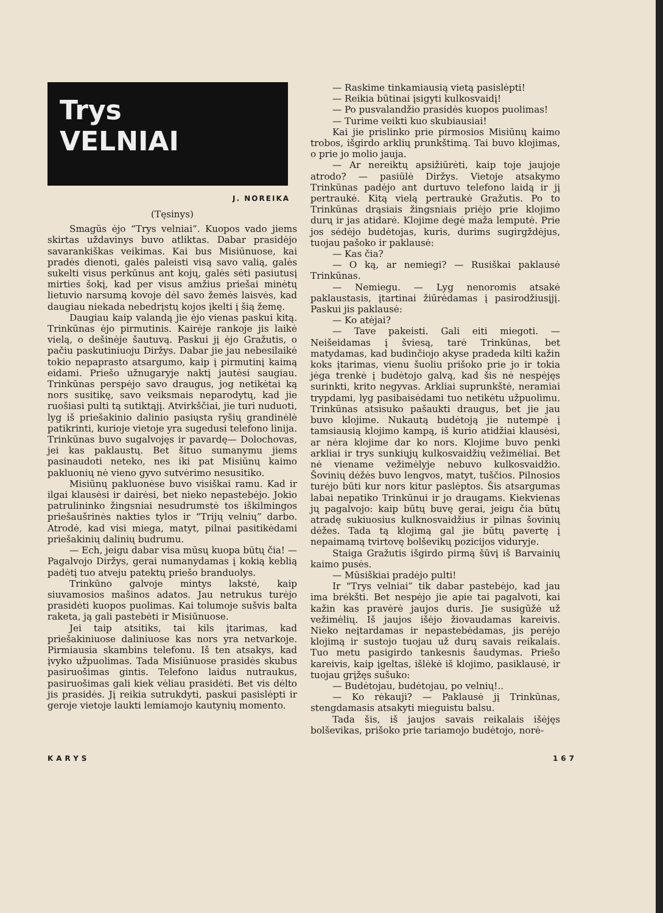Trys
VELNIAI
J. NOREIKA
(Tęsinys)
Smagūs ėjo “Trys velniai”. Kuopos vado jiems skirtas uždavinys buvo atliktas. Dabar prasidėjo savarankiškas veikimas. Kai bus Misiūnuose, kai pradės dienoti, galės paleisti visą savo valią, galės sukelti visus perkūnus ant kojų, galės sėti pasiutusį mirties šokį, kad per visus amžius priešai minėtų lietuvio narsumą kovoje dėl savo žemės laisvės, kad daugiau niekada nebedrįstų kojos įkelti į šią žemę.
Daugiau kaip valandą jie ėjo vienas paskui kitą. Trinkūnas ėjo pirmutinis. Kairėje rankoje jis laikė vielą, o dešinėje šautuvą. Paskui jį ėjo Gražutis, o pačiu paskutiniuoju Diržys. Dabar jie jau nebesilaikė tokio nepaprasto atsargumo, kaip į pirmutinį kaimą eidami. Priešo užnugaryje naktį jautėsi saugiau. Trinkūnas perspėjo savo draugus, jog netikėtai ką nors susitikę, savo veiksmais neparodytų, kad jie ruošiasi pulti tą sutiktąjį. Atvirkščiai, jie turi nuduoti, lyg iš priešakinio dalinio pasiųsta ryšių grandinėlė patikrinti, kurioje vietoje yra sugedusi telefono linija. Trinkūnas buvo sugalvojęs ir pavardę— Dolochovas, jei kas paklaustų. Bet šituo sumanymu jiems pasinaudoti neteko, nes iki pat Misiūnų kaimo pakluonių nė vieno gyvo sutvėrimo nesusitiko.
Misiūnų pakluonėse buvo visiškai ramu. Kad ir ilgai klausėsi ir dairėsi, bet nieko nepastebėjo. Jokio patrulininko žingsniai nesudrumstė tos iškilmingos priešaušrinės nakties tylos ir “Trijų velnių” darbo. Atrodė, kad visi miega, matyt, pilnai pasitikėdami priešakinių dalinių budrumu.
— Ech, jeigu dabar visa mūsų kuopa būtų čia! — Pagalvojo Diržys, gerai numanydamas į kokią keblią padėtį tuo atveju patektų priešo branduolys.
Trinkūno galvoje mintys lakstė, kaip siuvamosios mašinos adatos. Jau netrukus turėjo prasidėti kuopos puolimas. Kai tolumoje sušvis balta raketa, ją gali pastebėti ir Misiūnuose.
Jei taip atsitiks, tai kils įtarimas, kad priešakiniuose daliniuose kas nors yra netvarkoje. Pirmiausia skambins telefonu. Iš ten atsakys, kad įvyko užpuolimas. Tada Misiūnuose prasidės skubus pasiruošimas gintis. Telefono laidus nutraukus, pasiruošimas gali kiek vėliau prasidėti. Bet vis dėlto jis prasidės. Jį reikia sutrukdyti, paskui pasislėpti ir geroje vietoje laukti lemiamojo kautynių momento.
— Raskime tinkamiausią vietą pasislėpti!
— Reikia būtinai įsigyti kulkosvaidį!
— Po pusvalandžio prasidės kuopos puolimas!
— Turime veikti kuo skubiausiai!
Kai jie prislinko prie pirmosios Misiūnų kaimo trobos, išgirdo arklių prunkštimą. Tai buvo klojimas, o prie jo molio jauja.
— Ar nereiktų apsižiūrėti, kaip toje jaujoje atrodo? — pasiūlė Diržys. Vietoje atsakymo Trinkūnas padėjo ant durtuvo telefono laidą ir jį pertraukė. Kitą vielą pertraukė Gražutis. Po to Trinkūnas drąsiais žingsniais priėjo prie klojimo durų ir jas atidarė. Klojime degė maža lemputė. Prie jos sėdėjo budėtojas, kuris, durims sugirgždėjus, tuojau pašoko ir paklausė:
— Kas čia?
— O ką, ar nemiegi? — Rusiškai paklausė Trinkūnas.
— Nemiegu. — Lyg nenoromis atsakė paklaustasis, įtartinai žiūrėdamas į pasirodžiusįjį. Paskui jis paklausė:
— Ko atėjai?
— Tave pakeisti. Gali eiti miegoti. — Neišeidamas į šviesą, tarė Trinkūnas, bet matydamas, kad budinčiojo akyse pradeda kilti kažin koks įtarimas, vienu šuoliu prišoko prie jo ir tokia jėga trenkė į budėtojo galvą, kad šis nė nespėjęs surinkti, krito negyvas. Arkliai suprunkštė, neramiai trypdami, lyg pasibaisėdami tuo netikėtu užpuolimu. Trinkūnas atsisuko pašaukti draugus, bet jie jau buvo klojime. Nukautą budėtoją jie nutempė į tamsiausią klojimo kampą, iš kurio atidžiai klausėsi, ar nėra klojime dar ko nors. Klojime buvo penki arkliai ir trys sunkiųjų kulkosvaidžių vežimėliai. Bet nė viename vežimėlyje nebuvo kulkosvaidžio. Šovinių dėžės buvo lengvos, matyt, tuščios. Pilnosios turėjo būti kur nors kitur paslėptos. Šis atsargumas labai nepatiko Trinkūnui ir jo draugams. Kiekvienas jų pagalvojo: kaip būtų buvę gerai, jeigu čia būtų atradę sukiuosius kulknosvaidžius ir pilnas šovinių dėžes. Tada tą klojimą gal jie būtų pavertę į nepaimamą tvirtovę bolševikų pozicijos viduryje.
Staiga Gražutis išgirdo pirmą šūvį iš Barvainių kaimo pusės.
— Mūsiškiai pradėjo pulti!
Ir “Trys velniai” tik dabar pastebėjo, kad jau ima brėkšti. Bet nespėjo jie apie tai pagalvoti, kai kažin kas pravėrė jaujos duris. Jie susigūžė už vežimėlių. Iš jaujos išėjo žiovaudamas kareivis. Nieko neįtardamas ir nepastebėdamas, jis perėjo klojimą ir sustojo tuojau už durų savais reikalais. Tuo metu pasigirdo tankesnis šaudymas. Priešo kareivis, kaip įgeltas, išlėkė iš klojimo, pasiklausė, ir tuojau grįžęs sušuko:
— Budėtojau, budėtojau, po velnių!..
— Ko rėkauji? — Paklausė jį Trinkūnas, stengdamasis atsakyti mieguistu balsu.
Tada šis, iš jaujos savais reikalais išėjęs bolševikas, prišoko prie tariamojo budėtojo, norė-
KARYS 167